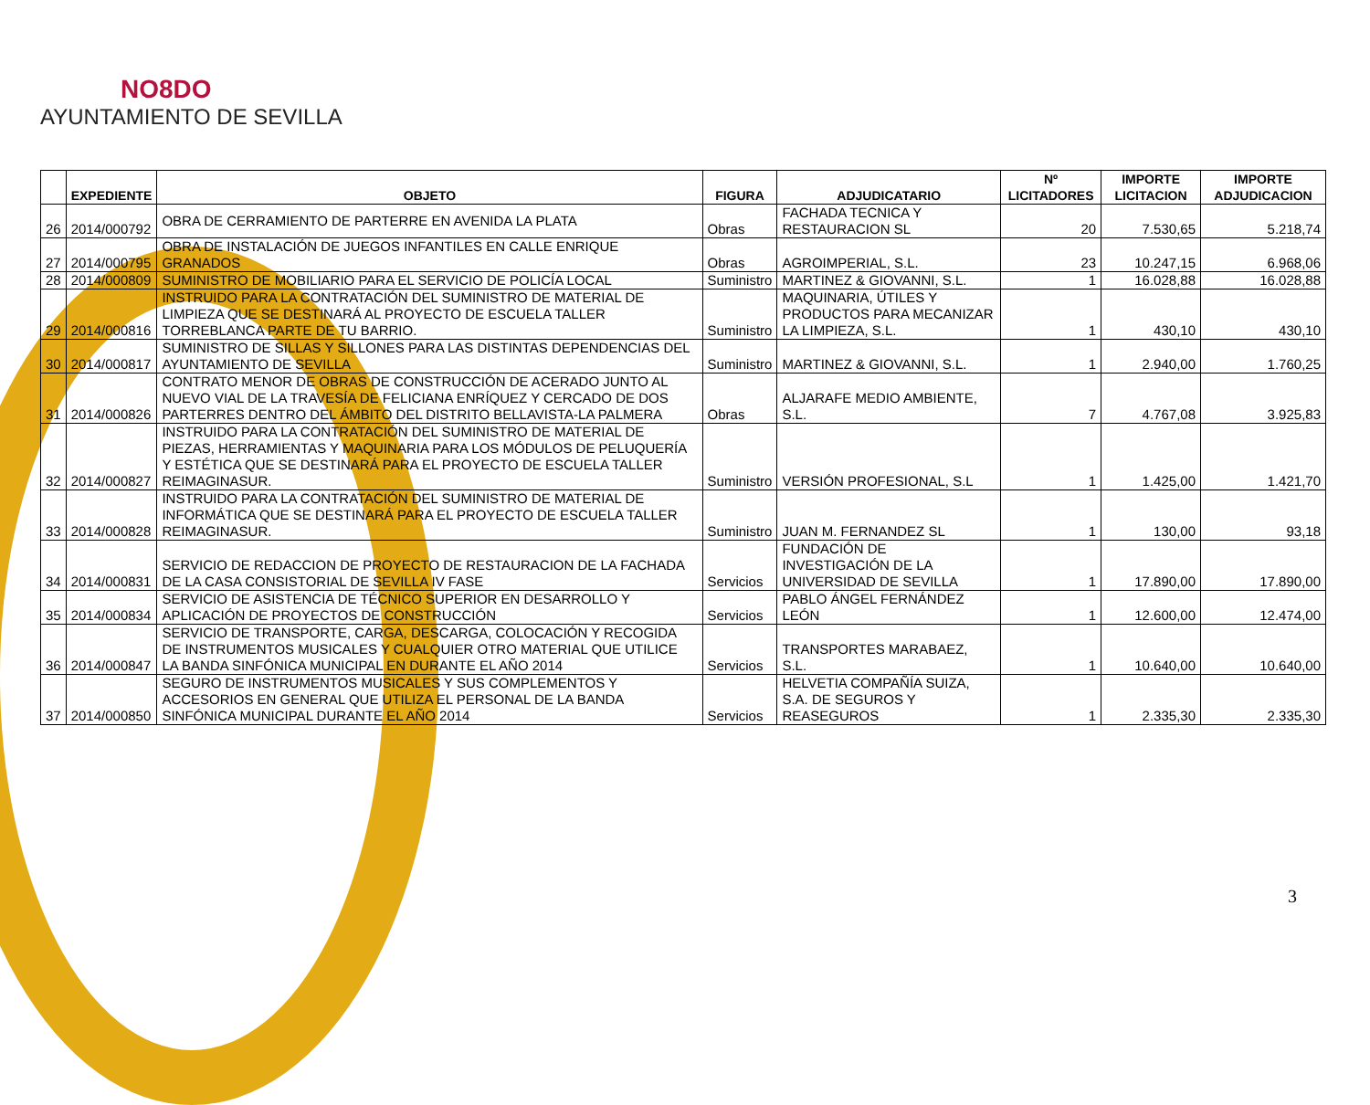NO8DO
AYUNTAMIENTO DE SEVILLA
| | EXPEDIENTE | OBJETO | FIGURA | ADJUDICATARIO | Nº LICITADORES | IMPORTE LICITACION | IMPORTE ADJUDICACION |
| --- | --- | --- | --- | --- | --- | --- | --- |
| 26 | 2014/000792 | OBRA DE CERRAMIENTO DE PARTERRE EN AVENIDA LA PLATA | Obras | FACHADA TECNICA Y RESTAURACION SL | 20 | 7.530,65 | 5.218,74 |
| 27 | 2014/000795 | OBRA DE INSTALACIÓN DE JUEGOS INFANTILES EN CALLE ENRIQUE GRANADOS | Obras | AGROIMPERIAL, S.L. | 23 | 10.247,15 | 6.968,06 |
| 28 | 2014/000809 | SUMINISTRO DE MOBILIARIO PARA EL SERVICIO DE POLICÍA LOCAL | Suministro | MARTINEZ & GIOVANNI, S.L. | 1 | 16.028,88 | 16.028,88 |
| 29 | 2014/000816 | INSTRUIDO PARA LA CONTRATACIÓN DEL SUMINISTRO DE MATERIAL DE LIMPIEZA QUE SE DESTINARÁ AL PROYECTO DE ESCUELA TALLER TORREBLANCA PARTE DE TU BARRIO. | Suministro | MAQUINARIA, ÚTILES Y PRODUCTOS PARA MECANIZAR LA LIMPIEZA, S.L. | 1 | 430,10 | 430,10 |
| 30 | 2014/000817 | SUMINISTRO DE SILLAS Y SILLONES PARA LAS DISTINTAS DEPENDENCIAS DEL AYUNTAMIENTO DE SEVILLA | Suministro | MARTINEZ & GIOVANNI, S.L. | 1 | 2.940,00 | 1.760,25 |
| 31 | 2014/000826 | CONTRATO MENOR DE OBRAS DE CONSTRUCCIÓN DE ACERADO JUNTO AL NUEVO VIAL DE LA TRAVESÍA DE FELICIANA ENRÍQUEZ Y CERCADO DE DOS PARTERRES DENTRO DEL ÁMBITO DEL DISTRITO BELLAVISTA-LA PALMERA | Obras | ALJARAFE MEDIO AMBIENTE, S.L. | 7 | 4.767,08 | 3.925,83 |
| 32 | 2014/000827 | INSTRUIDO PARA LA CONTRATACIÓN DEL SUMINISTRO DE MATERIAL DE PIEZAS, HERRAMIENTAS Y MAQUINARIA PARA LOS MÓDULOS DE PELUQUERÍA Y ESTÉTICA QUE SE DESTINARÁ PARA EL PROYECTO DE ESCUELA TALLER REIMAGINASUR. | Suministro | VERSIÓN PROFESIONAL, S.L | 1 | 1.425,00 | 1.421,70 |
| 33 | 2014/000828 | INSTRUIDO PARA LA CONTRATACIÓN DEL SUMINISTRO DE MATERIAL DE INFORMÁTICA QUE SE DESTINARÁ PARA EL PROYECTO DE ESCUELA TALLER REIMAGINASUR. | Suministro | JUAN M. FERNANDEZ SL | 1 | 130,00 | 93,18 |
| 34 | 2014/000831 | SERVICIO DE REDACCION DE PROYECTO DE RESTAURACION DE LA FACHADA DE LA CASA CONSISTORIAL DE SEVILLA IV FASE | Servicios | FUNDACIÓN DE INVESTIGACIÓN DE LA UNIVERSIDAD DE SEVILLA | 1 | 17.890,00 | 17.890,00 |
| 35 | 2014/000834 | SERVICIO DE ASISTENCIA DE TÉCNICO SUPERIOR EN DESARROLLO Y APLICACIÓN DE PROYECTOS DE CONSTRUCCIÓN | Servicios | PABLO ÁNGEL FERNÁNDEZ LEÓN | 1 | 12.600,00 | 12.474,00 |
| 36 | 2014/000847 | SERVICIO DE TRANSPORTE, CARGA, DESCARGA, COLOCACIÓN Y RECOGIDA DE INSTRUMENTOS MUSICALES Y CUALQUIER OTRO MATERIAL QUE UTILICE LA BANDA SINFÓNICA MUNICIPAL EN DURANTE EL AÑO 2014 | Servicios | TRANSPORTES MARABAEZ, S.L. | 1 | 10.640,00 | 10.640,00 |
| 37 | 2014/000850 | SEGURO DE INSTRUMENTOS MUSICALES Y SUS COMPLEMENTOS Y ACCESORIOS EN GENERAL QUE UTILIZA EL PERSONAL DE LA BANDA SINFÓNICA MUNICIPAL DURANTE EL AÑO 2014 | Servicios | HELVETIA COMPAÑÍA SUIZA, S.A. DE SEGUROS Y REASEGUROS | 1 | 2.335,30 | 2.335,30 |
3